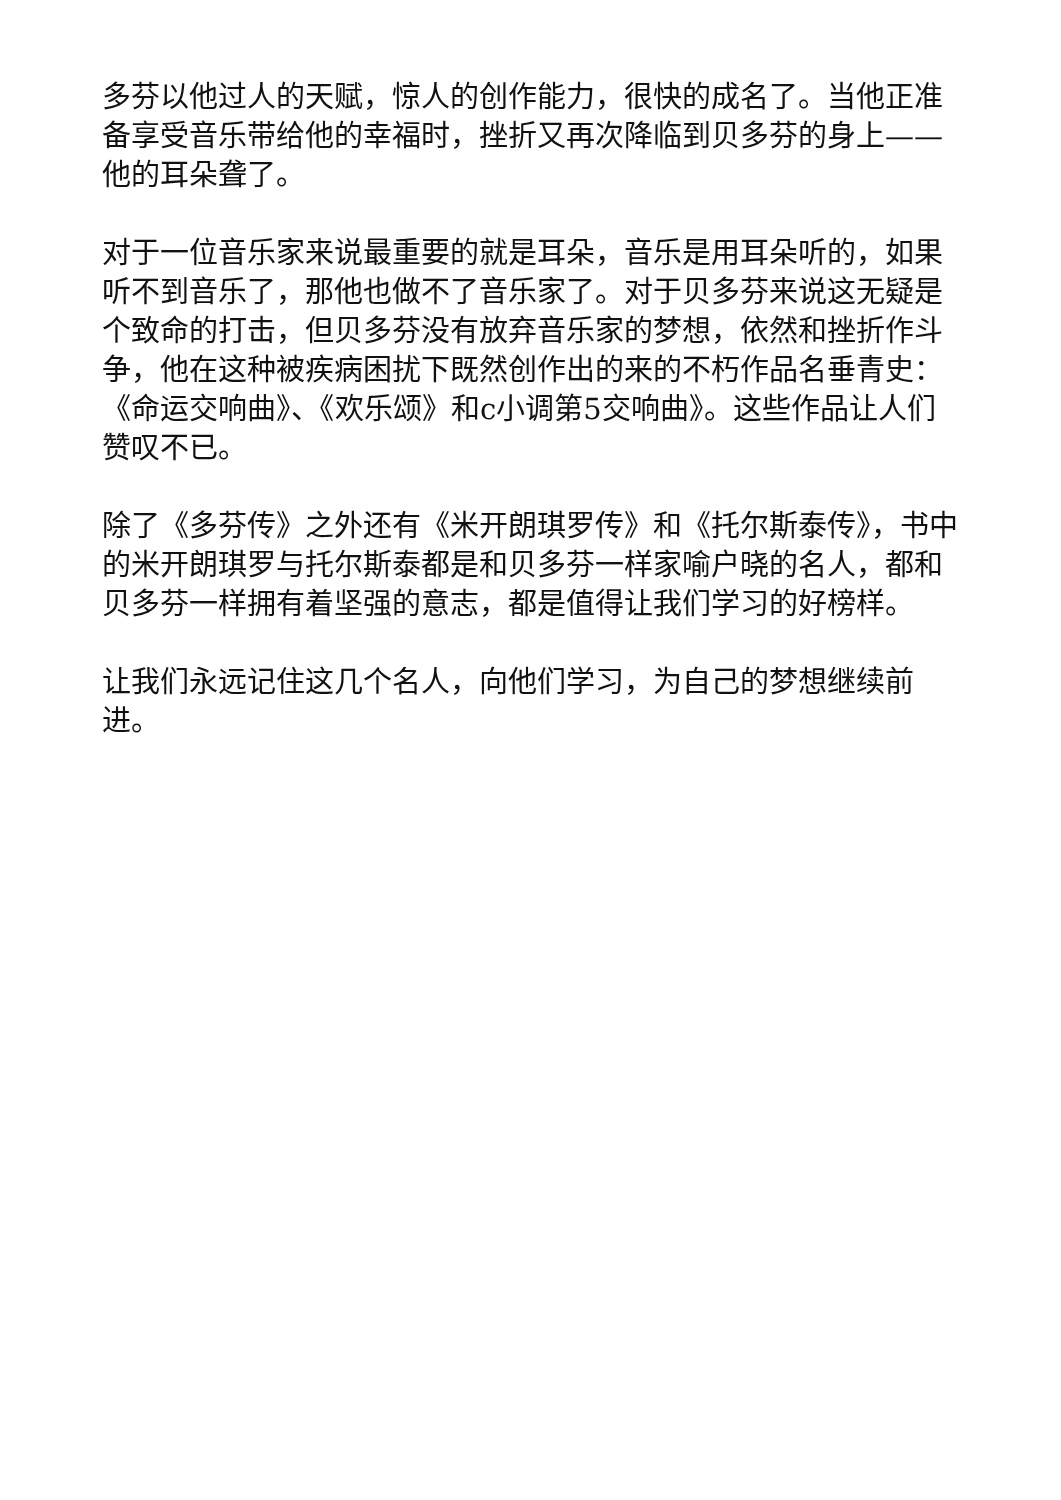多芬以他过人的天赋，惊人的创作能力，很快的成名了。当他正准备享受音乐带给他的幸福时，挫折又再次降临到贝多芬的身上——他的耳朵聋了。
对于一位音乐家来说最重要的就是耳朵，音乐是用耳朵听的，如果听不到音乐了，那他也做不了音乐家了。对于贝多芬来说这无疑是个致命的打击，但贝多芬没有放弃音乐家的梦想，依然和挫折作斗争，他在这种被疾病困扰下既然创作出的来的不朽作品名垂青史：《命运交响曲》、《欢乐颂》和c小调第5交响曲》。这些作品让人们赞叹不已。
除了《多芬传》之外还有《米开朗琪罗传》和《托尔斯泰传》，书中的米开朗琪罗与托尔斯泰都是和贝多芬一样家喻户晓的名人，都和贝多芬一样拥有着坚强的意志，都是值得让我们学习的好榜样。
让我们永远记住这几个名人，向他们学习，为自己的梦想继续前进。